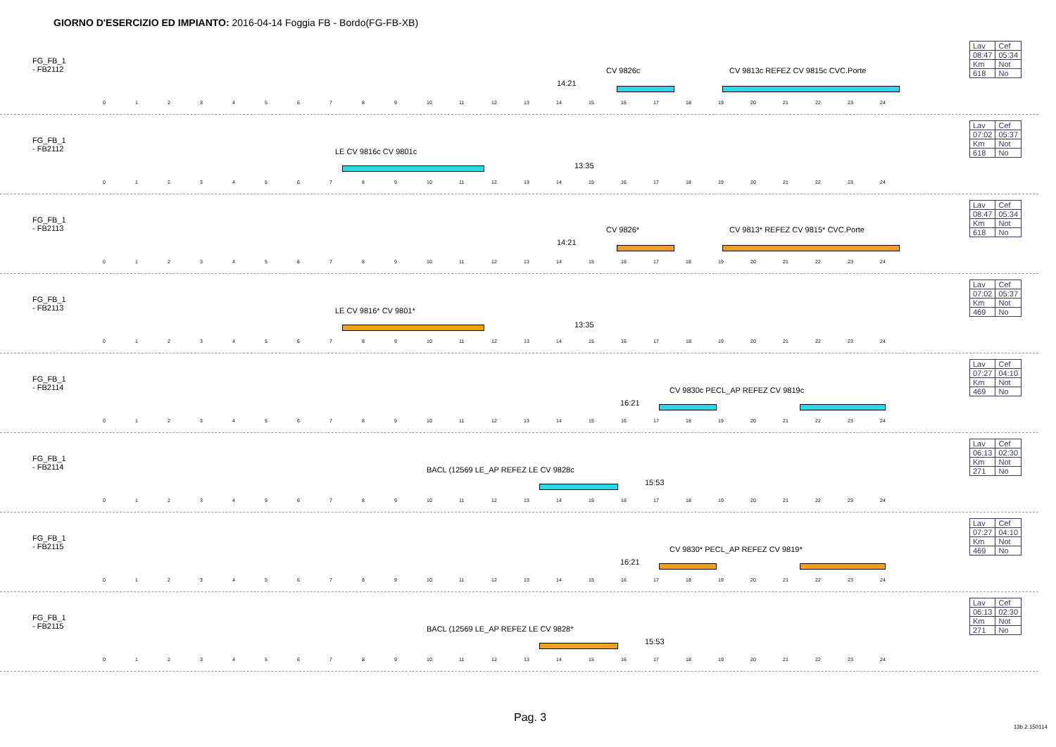GIORNO D'ESERCIZIO ED IMPIANTO: 2016-04-14 Foggia FB - Bordo(FG-FB-XB)
FG_FB_1
- FB2112
CV 9826c CV 9813c REFEZ CV 9815c CVC.Porte
14:21
0123456789 10 11 12 13 14 15 16 17 18 19 20 21 22 23 24
| Lav | Cef |
| 08:47 | 05:34 |
| Km | Not |
| 618 | No |
FG_FB_1
- FB2112
LE CV 9816c CV 9801c
13:35
0123456789 10 11 12 13 14 15 16 17 18 19 20 21 22 23 24
| Lav | Cef |
| 07:02 | 05:37 |
| Km | Not |
| 618 | No |
FG_FB_1
- FB2113
CV 9826* CV 9813* REFEZ CV 9815* CVC.Porte
14:21
0123456789 10 11 12 13 14 15 16 17 18 19 20 21 22 23 24
| Lav | Cef |
| 08:47 | 05:34 |
| Km | Not |
| 618 | No |
FG_FB_1
- FB2113
LE CV 9816* CV 9801*
13:35
0123456789 10 11 12 13 14 15 16 17 18 19 20 21 22 23 24
| Lav | Cef |
| 07:02 | 05:37 |
| Km | Not |
| 469 | No |
FG_FB_1
- FB2114
CV 9830c PECL_AP REFEZ CV 9819c
16:21
0123456789 10 11 12 13 14 15 16 17 18 19 20 21 22 23 24
| Lav | Cef |
| 07:27 | 04:10 |
| Km | Not |
| 469 | No |
FG_FB_1
- FB2114
BACL (12569 LE_AP REFEZ LE CV 9828c
15:53
0123456789 10 11 12 13 14 15 16 17 18 19 20 21 22 23 24
| Lav | Cef |
| 06:13 | 02:30 |
| Km | Not |
| 271 | No |
FG_FB_1
- FB2115
CV 9830* PECL_AP REFEZ CV 9819*
16:21
0123456789 10 11 12 13 14 15 16 17 18 19 20 21 22 23 24
| Lav | Cef |
| 07:27 | 04:10 |
| Km | Not |
| 469 | No |
FG_FB_1
- FB2115
BACL (12569 LE_AP REFEZ LE CV 9828*
15:53
0123456789 10 11 12 13 14 15 16 17 18 19 20 21 22 23 24
| Lav | Cef |
| 06:13 | 02:30 |
| Km | Not |
| 271 | No |
Pag. 3
13b.2.150114